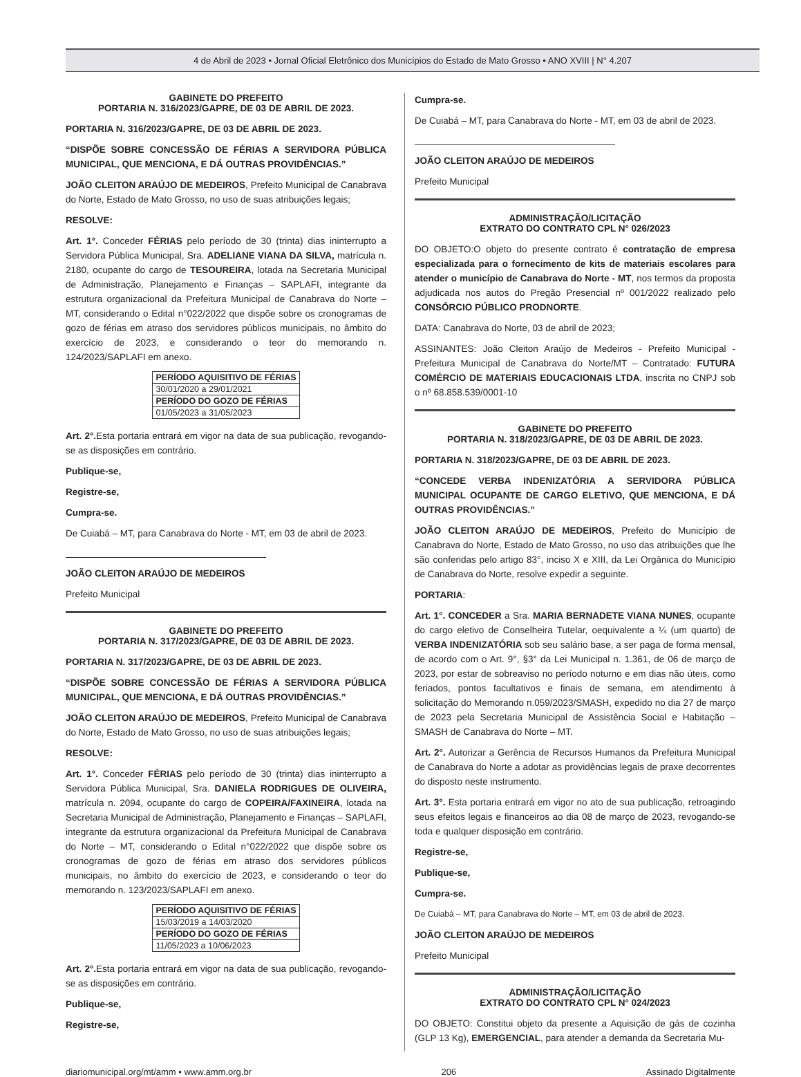4 de Abril de 2023 • Jornal Oficial Eletrônico dos Municípios do Estado de Mato Grosso • ANO XVIII | N° 4.207
GABINETE DO PREFEITO
PORTARIA N. 316/2023/GAPRE, DE 03 DE ABRIL DE 2023.
PORTARIA N. 316/2023/GAPRE, DE 03 DE ABRIL DE 2023.
“DISPÕE SOBRE CONCESSÃO DE FÉRIAS A SERVIDORA PÚBLICA MUNICIPAL, QUE MENCIONA, E DÁ OUTRAS PROVIDÊNCIAS.”
JOÃO CLEITON ARAÚJO DE MEDEIROS, Prefeito Municipal de Canabrava do Norte, Estado de Mato Grosso, no uso de suas atribuições legais;
RESOLVE:
Art. 1°. Conceder FÉRIAS pelo período de 30 (trinta) dias ininterrupto a Servidora Pública Municipal, Sra. ADELIANE VIANA DA SILVA, matrícula n. 2180, ocupante do cargo de TESOUREIRA, lotada na Secretaria Municipal de Administração, Planejamento e Finanças – SAPLAFI, integrante da estrutura organizacional da Prefeitura Municipal de Canabrava do Norte – MT, considerando o Edital n°022/2022 que dispõe sobre os cronogramas de gozo de férias em atraso dos servidores públicos municipais, no âmbito do exercício de 2023, e considerando o teor do memorando n. 124/2023/SAPLAFI em anexo.
| PERÍODO AQUISITIVO DE FÉRIAS |
| 30/01/2020 a 29/01/2021 |
| PERÍODO DO GOZO DE FÉRIAS |
| 01/05/2023 a 31/05/2023 |
Art. 2°. Esta portaria entrará em vigor na data de sua publicação, revogando-se as disposições em contrário.
Publique-se,
Registre-se,
Cumpra-se.
De Cuiabá – MT, para Canabrava do Norte - MT, em 03 de abril de 2023.
JOÃO CLEITON ARAÚJO DE MEDEIROS
Prefeito Municipal
GABINETE DO PREFEITO
PORTARIA N. 317/2023/GAPRE, DE 03 DE ABRIL DE 2023.
PORTARIA N. 317/2023/GAPRE, DE 03 DE ABRIL DE 2023.
“DISPÕE SOBRE CONCESSÃO DE FÉRIAS A SERVIDORA PÚBLICA MUNICIPAL, QUE MENCIONA, E DÁ OUTRAS PROVIDÊNCIAS.”
JOÃO CLEITON ARAÚJO DE MEDEIROS, Prefeito Municipal de Canabrava do Norte, Estado de Mato Grosso, no uso de suas atribuições legais;
RESOLVE:
Art. 1°. Conceder FÉRIAS pelo período de 30 (trinta) dias ininterrupto a Servidora Pública Municipal, Sra. DANIELA RODRIGUES DE OLIVEIRA, matrícula n. 2094, ocupante do cargo de COPEIRA/FAXINEIRA, lotada na Secretaria Municipal de Administração, Planejamento e Finanças – SAPLAFI, integrante da estrutura organizacional da Prefeitura Municipal de Canabrava do Norte – MT, considerando o Edital n°022/2022 que dispõe sobre os cronogramas de gozo de férias em atraso dos servidores públicos municipais, no âmbito do exercício de 2023, e considerando o teor do memorando n. 123/2023/SAPLAFI em anexo.
| PERÍODO AQUISITIVO DE FÉRIAS |
| 15/03/2019 a 14/03/2020 |
| PERÍODO DO GOZO DE FÉRIAS |
| 11/05/2023 a 10/06/2023 |
Art. 2°. Esta portaria entrará em vigor na data de sua publicação, revogando-se as disposições em contrário.
Publique-se,
Registre-se,
Cumpra-se.
De Cuiabá – MT, para Canabrava do Norte - MT, em 03 de abril de 2023.
JOÃO CLEITON ARAÚJO DE MEDEIROS
Prefeito Municipal
ADMINISTRAÇÃO/LICITAÇÃO
EXTRATO DO CONTRATO CPL N° 026/2023
DO OBJETO:O objeto do presente contrato é contratação de empresa especializada para o fornecimento de kits de materiais escolares para atender o município de Canabrava do Norte - MT, nos termos da proposta adjudicada nos autos do Pregão Presencial nº 001/2022 realizado pelo CONSÓRCIO PÚBLICO PRODNORTE.
DATA: Canabrava do Norte, 03 de abril de 2023;
ASSINANTES: João Cleiton Araújo de Medeiros - Prefeito Municipal - Prefeitura Municipal de Canabrava do Norte/MT – Contratado: FUTURA COMÉRCIO DE MATERIAIS EDUCACIONAIS LTDA, inscrita no CNPJ sob o nº 68.858.539/0001-10
GABINETE DO PREFEITO
PORTARIA N. 318/2023/GAPRE, DE 03 DE ABRIL DE 2023.
PORTARIA N. 318/2023/GAPRE, DE 03 DE ABRIL DE 2023.
“CONCEDE VERBA INDENIZATÓRIA A SERVIDORA PÚBLICA MUNICIPAL OCUPANTE DE CARGO ELETIVO, QUE MENCIONA, E DÁ OUTRAS PROVIDÊNCIAS.”
JOÃO CLEITON ARAÚJO DE MEDEIROS, Prefeito do Município de Canabrava do Norte, Estado de Mato Grosso, no uso das atribuições que lhe são conferidas pelo artigo 83°, inciso X e XIII, da Lei Orgânica do Município de Canabrava do Norte, resolve expedir a seguinte.
PORTARIA:
Art. 1°. CONCEDER a Sra. MARIA BERNADETE VIANA NUNES, ocupante do cargo eletivo de Conselheira Tutelar, oequivalente a ¼ (um quarto) de VERBA INDENIZATÓRIA sob seu salário base, a ser paga de forma mensal, de acordo com o Art. 9°, §3° da Lei Municipal n. 1.361, de 06 de março de 2023, por estar de sobreaviso no período noturno e em dias não úteis, como feriados, pontos facultativos e finais de semana, em atendimento à solicitação do Memorando n.059/2023/SMASH, expedido no dia 27 de março de 2023 pela Secretaria Municipal de Assistência Social e Habitação – SMASH de Canabrava do Norte – MT.
Art. 2°. Autorizar a Gerência de Recursos Humanos da Prefeitura Municipal de Canabrava do Norte a adotar as providências legais de praxe decorrentes do disposto neste instrumento.
Art. 3°. Esta portaria entrará em vigor no ato de sua publicação, retroagindo seus efeitos legais e financeiros ao dia 08 de março de 2023, revogando-se toda e qualquer disposição em contrário.
Registre-se,
Publique-se,
Cumpra-se.
De Cuiabá – MT, para Canabrava do Norte – MT, em 03 de abril de 2023.
JOÃO CLEITON ARAÚJO DE MEDEIROS
Prefeito Municipal
ADMINISTRAÇÃO/LICITAÇÃO
EXTRATO DO CONTRATO CPL N° 024/2023
DO OBJETO: Constitui objeto da presente a Aquisição de gás de cozinha (GLP 13 Kg), EMERGENCIAL, para atender a demanda da Secretaria Mu-
diariomunicipal.org/mt/amm • www.amm.org.br 206 Assinado Digitalmente